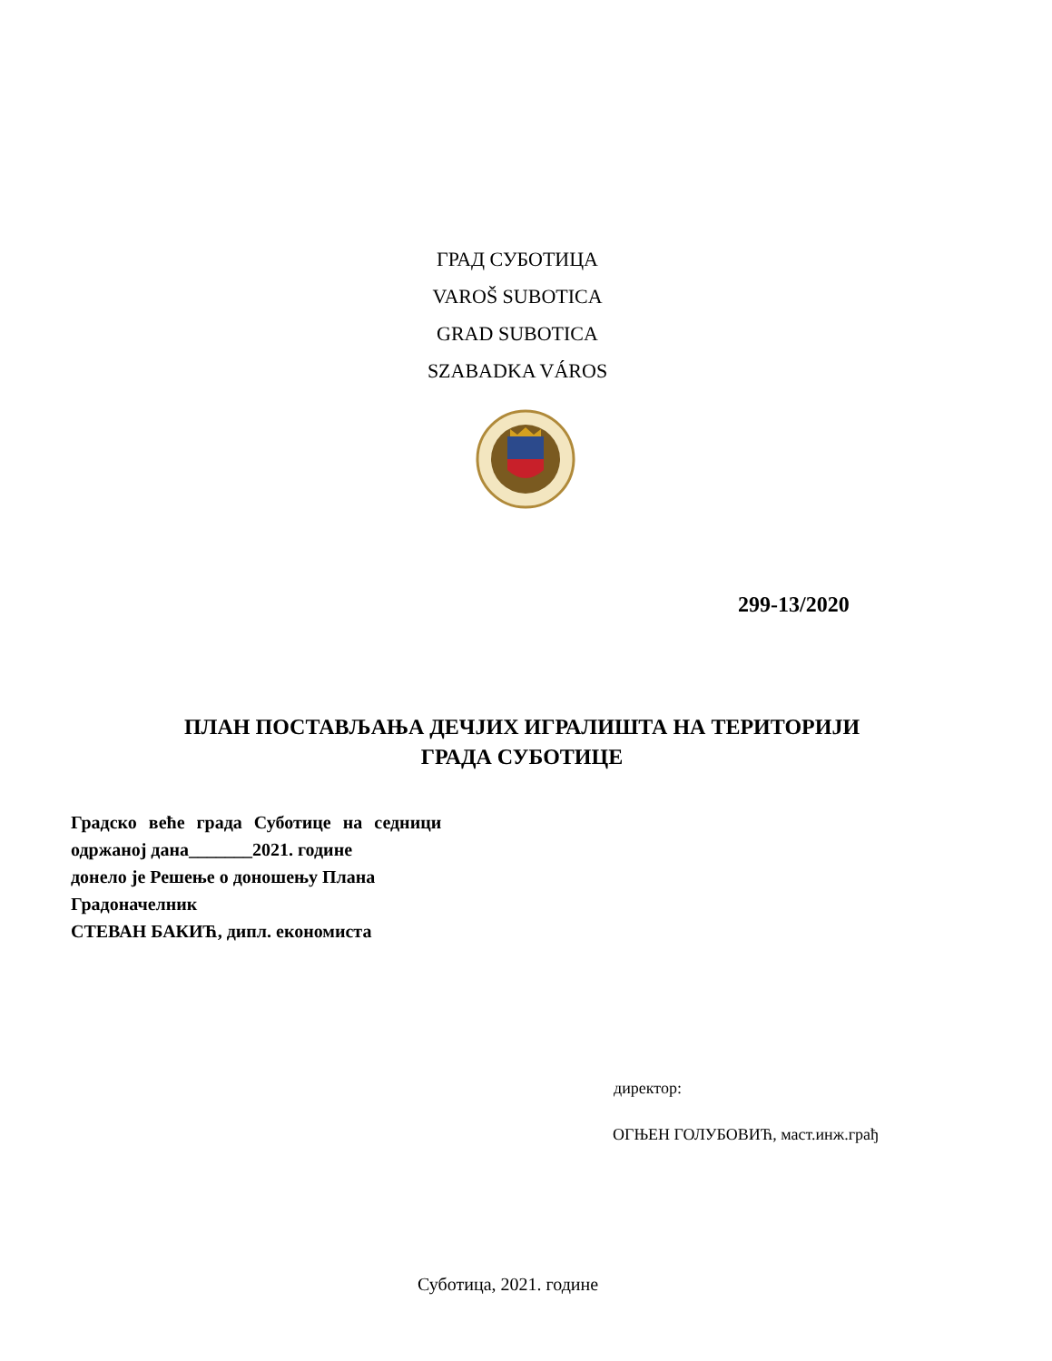ГРАД СУБОТИЦА
VAROŠ SUBOTICA
GRAD SUBOTICA
SZABADKA VÁROS
299-13/2020
ПЛАН ПОСТАВЉАЊА ДЕЧЈИХ ИГРАЛИШТА НА ТЕРИТОРИЈИ
ГРАДА СУБОТИЦЕ
Градско веће града Суботице на седници
одржаној дана_______2021. године
донело је Решење о доношењу Плана
Градоначелник
СТЕВАН БАКИЋ, дипл. економиста
директор:
ОГЊЕН ГОЛУБОВИЋ, маст.инж.грађ
Суботица, 2021. године